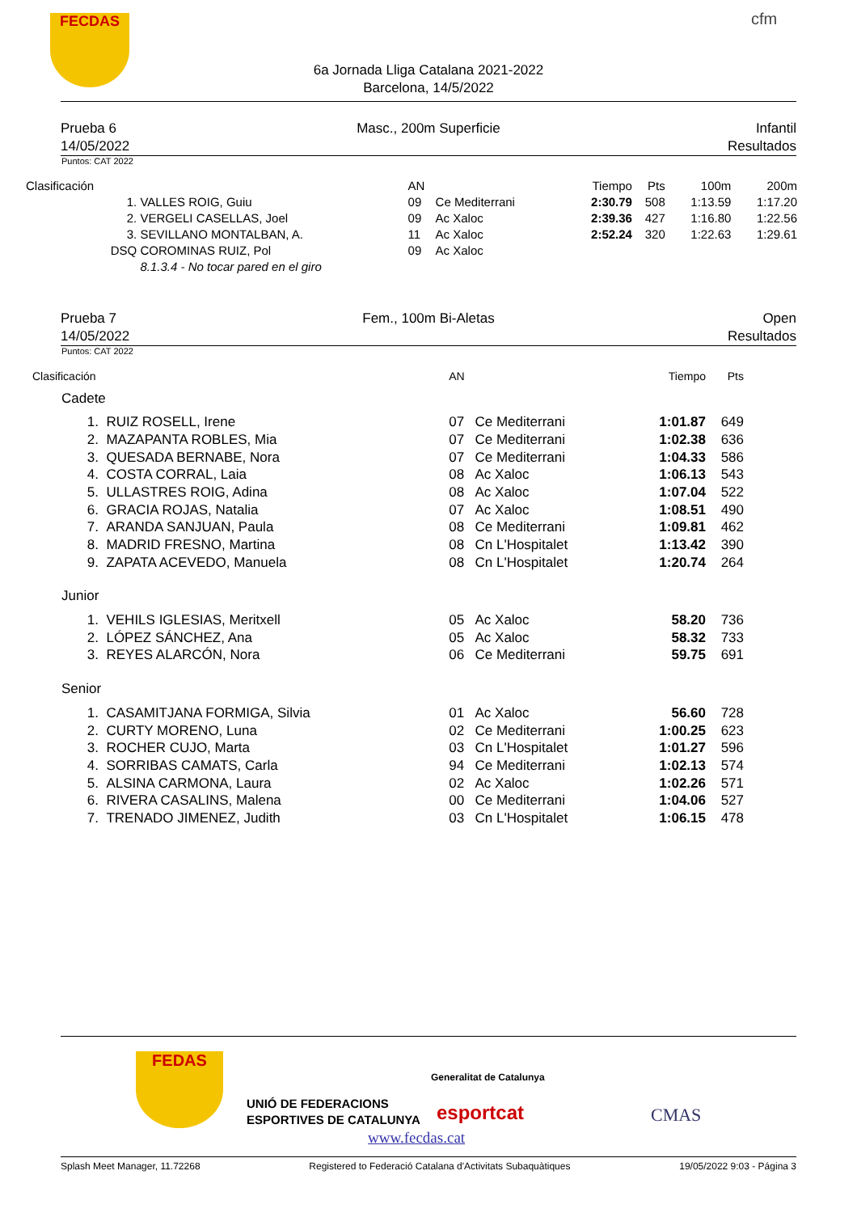FECDAS cfm
6a Jornada Lliga Catalana 2021-2022
Barcelona, 14/5/2022
Prueba 6
14/05/2022
Masc., 200m Superficie Infantil
Resultados
Puntos: CAT 2022
| Clasificación | | AN | | Tiempo | Pts | 100m | 200m |
| 1. | VALLES ROIG, Guiu | 09 | Ce Mediterrani | 2:30.79 | 508 | 1:13.59 | 1:17.20 |
| 2. | VERGELI CASELLAS, Joel | 09 | Ac Xaloc | 2:39.36 | 427 | 1:16.80 | 1:22.56 |
| 3. | SEVILLANO MONTALBAN, A. | 11 | Ac Xaloc | 2:52.24 | 320 | 1:22.63 | 1:29.61 |
| DSQ | COROMINAS RUIZ, Pol | 09 | Ac Xaloc | | | | |
| | 8.1.3.4 - No tocar pared en el giro | | | | | | |
Prueba 7
14/05/2022
Fem., 100m Bi-Aletas Open
Resultados
Puntos: CAT 2022
| Clasificación | | AN | | Tiempo | Pts |
| Cadete | | | | | |
| 1. | RUIZ ROSELL, Irene | 07 | Ce Mediterrani | 1:01.87 | 649 |
| 2. | MAZAPANTA ROBLES, Mia | 07 | Ce Mediterrani | 1:02.38 | 636 |
| 3. | QUESADA BERNABE, Nora | 07 | Ce Mediterrani | 1:04.33 | 586 |
| 4. | COSTA CORRAL, Laia | 08 | Ac Xaloc | 1:06.13 | 543 |
| 5. | ULLASTRES ROIG, Adina | 08 | Ac Xaloc | 1:07.04 | 522 |
| 6. | GRACIA ROJAS, Natalia | 07 | Ac Xaloc | 1:08.51 | 490 |
| 7. | ARANDA SANJUAN, Paula | 08 | Ce Mediterrani | 1:09.81 | 462 |
| 8. | MADRID FRESNO, Martina | 08 | Cn L'Hospitalet | 1:13.42 | 390 |
| 9. | ZAPATA ACEVEDO, Manuela | 08 | Cn L'Hospitalet | 1:20.74 | 264 |
| Junior | | | | | |
| 1. | VEHILS IGLESIAS, Meritxell | 05 | Ac Xaloc | 58.20 | 736 |
| 2. | LÓPEZ SÁNCHEZ, Ana | 05 | Ac Xaloc | 58.32 | 733 |
| 3. | REYES ALARCÓN, Nora | 06 | Ce Mediterrani | 59.75 | 691 |
| Senior | | | | | |
| 1. | CASAMITJANA FORMIGA, Silvia | 01 | Ac Xaloc | 56.60 | 728 |
| 2. | CURTY MORENO, Luna | 02 | Ce Mediterrani | 1:00.25 | 623 |
| 3. | ROCHER CUJO, Marta | 03 | Cn L'Hospitalet | 1:01.27 | 596 |
| 4. | SORRIBAS CAMATS, Carla | 94 | Ce Mediterrani | 1:02.13 | 574 |
| 5. | ALSINA CARMONA, Laura | 02 | Ac Xaloc | 1:02.26 | 571 |
| 6. | RIVERA CASALINS, Malena | 00 | Ce Mediterrani | 1:04.06 | 527 |
| 7. | TRENADO JIMENEZ, Judith | 03 | Cn L'Hospitalet | 1:06.15 | 478 |
FEDAS
UNIÓ DE FEDERACIONS
ESPORTIVES DE CATALUNYA
Generalitat de Catalunya
esportcat
www.fecdas.cat
CMAS
Splash Meet Manager, 11.72268 Registered to Federació Catalana d'Activitats Subaquàtiques 19/05/2022 9:03 - Página 3